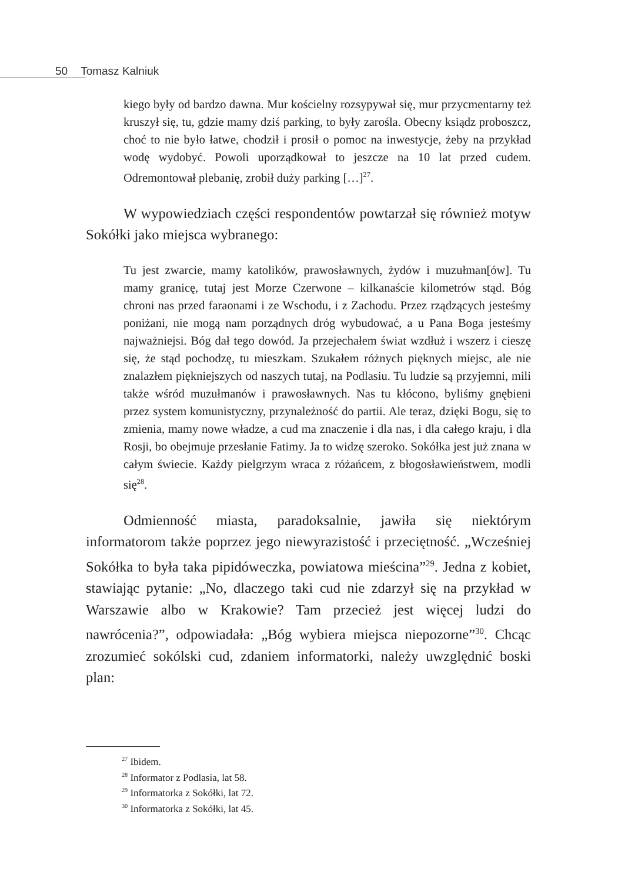50 Tomasz Kalniuk
kiego były od bardzo dawna. Mur kościelny rozsypywał się, mur przycmentarny też kruszył się, tu, gdzie mamy dziś parking, to były zarośla. Obecny ksiądz proboszcz, choć to nie było łatwe, chodził i prosił o pomoc na inwestycje, żeby na przykład wodę wydobyć. Powoli uporządkował to jeszcze na 10 lat przed cudem. Odremontował plebanię, zrobił duży parking […]<sup>27</sup>.
W wypowiedziach części respondentów powtarzał się również motyw Sokółki jako miejsca wybranego:
Tu jest zwarcie, mamy katolików, prawosławnych, żydów i muzułman[ów]. Tu mamy granicę, tutaj jest Morze Czerwone – kilkanaście kilometrów stąd. Bóg chroni nas przed faraonami i ze Wschodu, i z Zachodu. Przez rządzących jesteśmy poniżani, nie mogą nam porządnych dróg wybudować, a u Pana Boga jesteśmy najważniejsi. Bóg dał tego dowód. Ja przejechałem świat wzdłuż i wszerz i cieszę się, że stąd pochodzę, tu mieszkam. Szukałem różnych pięknych miejsc, ale nie znalazłem piękniejszych od naszych tutaj, na Podlasiu. Tu ludzie są przyjemni, mili także wśród muzułmanów i prawosławnych. Nas tu kłócono, byliśmy gnębieni przez system komunistyczny, przynależność do partii. Ale teraz, dzięki Bogu, się to zmienia, mamy nowe władze, a cud ma znaczenie i dla nas, i dla całego kraju, i dla Rosji, bo obejmuje przesłanie Fatimy. Ja to widzę szeroko. Sokółka jest już znana w całym świecie. Każdy pielgrzym wraca z różańcem, z błogosławieństwem, modli się<sup>28</sup>.
Odmienność miasta, paradoksalnie, jawiła się niektórym informatorom także poprzez jego niewyrazistość i przeciętność. „Wcześniej Sokółka to była taka pipidóweczka, powiatowa mieścina”<sup>29</sup>. Jedna z kobiet, stawiając pytanie: „No, dlaczego taki cud nie zdarzył się na przykład w Warszawie albo w Krakowie? Tam przecież jest więcej ludzi do nawrócenia?”, odpowiadała: „Bóg wybiera miejsca niepozorne”<sup>30</sup>. Chcąc zrozumieć sokólski cud, zdaniem informatorki, należy uwzględnić boski plan:
<sup>27</sup> Ibidem.
<sup>28</sup> Informator z Podlasia, lat 58.
<sup>29</sup> Informatorka z Sokółki, lat 72.
<sup>30</sup> Informatorka z Sokółki, lat 45.